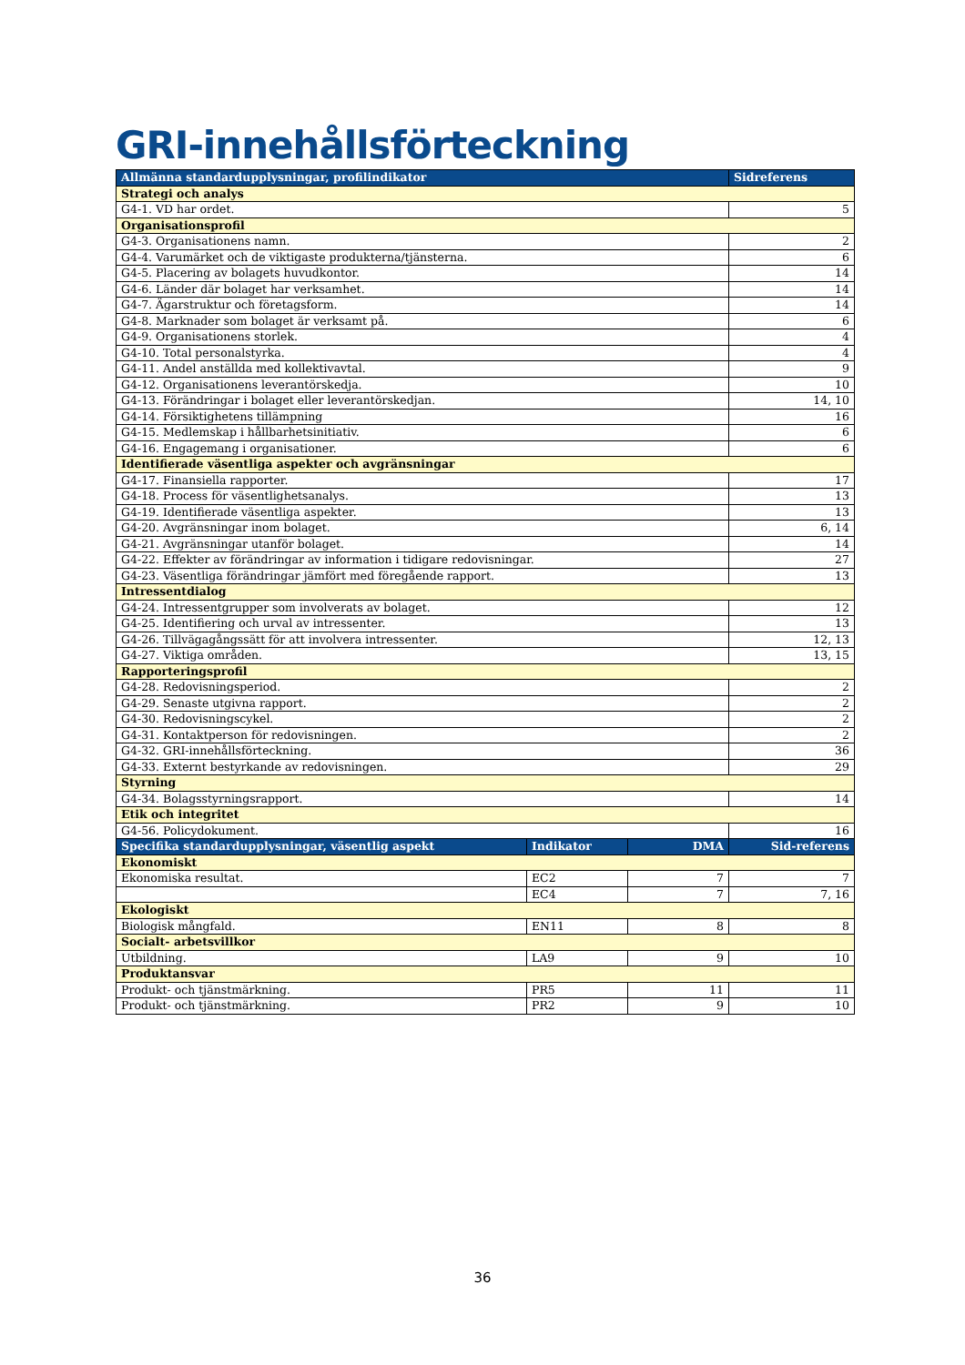GRI-innehållsförteckning
| Allmänna standardupplysningar, profilindikator | | | Sidreferens |
| --- | --- | --- | --- |
| Strategi och analys | | | |
| G4-1. VD har ordet. | | | 5 |
| Organisationsprofil | | | |
| G4-3. Organisationens namn. | | | 2 |
| G4-4. Varumärket och de viktigaste produkterna/tjänsterna. | | | 6 |
| G4-5. Placering av bolagets huvudkontor. | | | 14 |
| G4-6. Länder där bolaget har verksamhet. | | | 14 |
| G4-7. Ägarstruktur och företagsform. | | | 14 |
| G4-8. Marknader som bolaget är verksamt på. | | | 6 |
| G4-9. Organisationens storlek. | | | 4 |
| G4-10. Total personalstyrka. | | | 4 |
| G4-11. Andel anställda med kollektivavtal. | | | 9 |
| G4-12. Organisationens leverantörskedja. | | | 10 |
| G4-13. Förändringar i bolaget eller leverantörskedjan. | | | 14, 10 |
| G4-14. Försiktighetens tillämpning | | | 16 |
| G4-15. Medlemskap i hållbarhetsinitiativ. | | | 6 |
| G4-16. Engagemang i organisationer. | | | 6 |
| Identifierade väsentliga aspekter och avgränsningar | | | |
| G4-17. Finansiella rapporter. | | | 17 |
| G4-18. Process för väsentlighetsanalys. | | | 13 |
| G4-19. Identifierade väsentliga aspekter. | | | 13 |
| G4-20. Avgränsningar inom bolaget. | | | 6, 14 |
| G4-21. Avgränsningar utanför bolaget. | | | 14 |
| G4-22. Effekter av förändringar av information i tidigare redovisningar. | | | 27 |
| G4-23. Väsentliga förändringar jämfört med föregående rapport. | | | 13 |
| Intressentdialog | | | |
| G4-24. Intressentgrupper som involverats av bolaget. | | | 12 |
| G4-25. Identifiering och urval av intressenter. | | | 13 |
| G4-26. Tillvägagångssätt för att involvera intressenter. | | | 12, 13 |
| G4-27. Viktiga områden. | | | 13, 15 |
| Rapporteringsprofil | | | |
| G4-28. Redovisningsperiod. | | | 2 |
| G4-29. Senaste utgivna rapport. | | | 2 |
| G4-30. Redovisningscykel. | | | 2 |
| G4-31. Kontaktperson för redovisningen. | | | 2 |
| G4-32. GRI-innehållsförteckning. | | | 36 |
| G4-33. Externt bestyrkande av redovisningen. | | | 29 |
| Styrning | | | |
| G4-34. Bolagsstyrningsrapport. | | | 14 |
| Etik och integritet | | | |
| G4-56. Policydokument. | | | 16 |
| Specifika standardupplysningar, väsentlig aspekt | Indikator | DMA | Sid-referens |
| Ekonomiskt | | | |
| Ekonomiska resultat. | EC2 | 7 | 7 |
| | EC4 | 7 | 7, 16 |
| Ekologiskt | | | |
| Biologisk mångfald. | EN11 | 8 | 8 |
| Socialt- arbetsvillkor | | | |
| Utbildning. | LA9 | 9 | 10 |
| Produktansvar | | | |
| Produkt- och tjänstmärkning. | PR5 | 11 | 11 |
| Produkt- och tjänstmärkning. | PR2 | 9 | 10 |
36